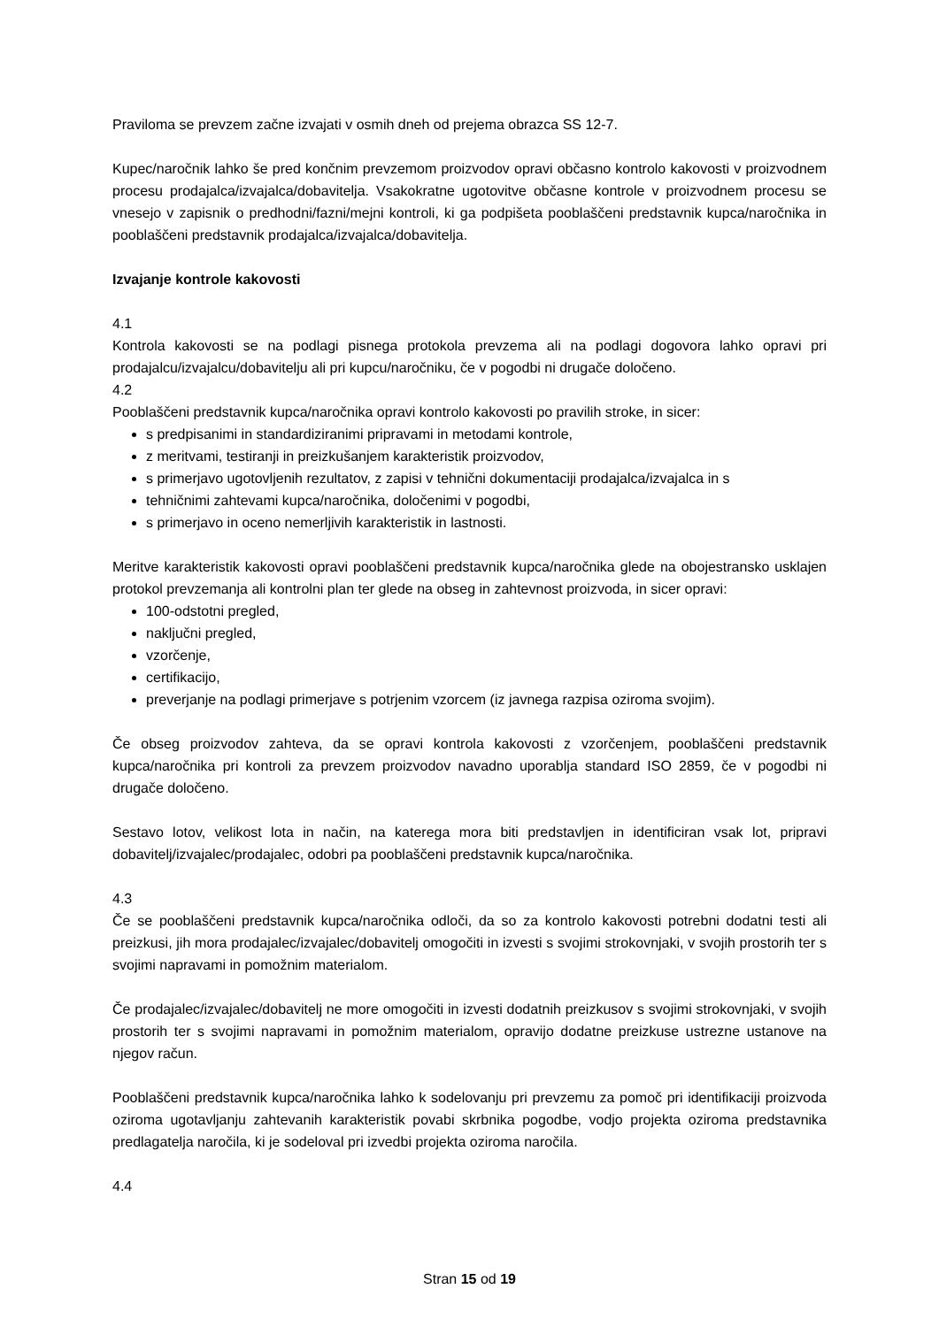Praviloma se prevzem začne izvajati v osmih dneh od prejema obrazca SS 12-7.
Kupec/naročnik lahko še pred končnim prevzemom proizvodov opravi občasno kontrolo kakovosti v proizvodnem procesu prodajalca/izvajalca/dobavitelja. Vsakokratne ugotovitve občasne kontrole v proizvodnem procesu se vnesejo v zapisnik o predhodni/fazni/mejni kontroli, ki ga podpišeta pooblaščeni predstavnik kupca/naročnika in pooblaščeni predstavnik prodajalca/izvajalca/dobavitelja.
Izvajanje kontrole kakovosti
4.1
Kontrola kakovosti se na podlagi pisnega protokola prevzema ali na podlagi dogovora lahko opravi pri prodajalcu/izvajalcu/dobavitelju ali pri kupcu/naročniku, če v pogodbi ni drugače določeno.
4.2
Pooblaščeni predstavnik kupca/naročnika opravi kontrolo kakovosti po pravilih stroke, in sicer:
s predpisanimi in standardiziranimi pripravami in metodami kontrole,
z meritvami, testiranji in preizkušanjem karakteristik proizvodov,
s primerjavo ugotovljenih rezultatov, z zapisi v tehnični dokumentaciji prodajalca/izvajalca in s
tehničnimi zahtevami kupca/naročnika, določenimi v pogodbi,
s primerjavo in oceno nemerljivih karakteristik in lastnosti.
Meritve karakteristik kakovosti opravi pooblaščeni predstavnik kupca/naročnika glede na obojestransko usklajen protokol prevzemanja ali kontrolni plan ter glede na obseg in zahtevnost proizvoda, in sicer opravi:
100-odstotni pregled,
naključni pregled,
vzorčenje,
certifikacijo,
preverjanje na podlagi primerjave s potrjenim vzorcem (iz javnega razpisa oziroma svojim).
Če obseg proizvodov zahteva, da se opravi kontrola kakovosti z vzorčenjem, pooblaščeni predstavnik kupca/naročnika pri kontroli za prevzem proizvodov navadno uporablja standard ISO 2859, če v pogodbi ni drugače določeno.
Sestavo lotov, velikost lota in način, na katerega mora biti predstavljen in identificiran vsak lot, pripravi dobavitelj/izvajalec/prodajalec, odobri pa pooblaščeni predstavnik kupca/naročnika.
4.3
Če se pooblaščeni predstavnik kupca/naročnika odloči, da so za kontrolo kakovosti potrebni dodatni testi ali preizkusi, jih mora prodajalec/izvajalec/dobavitelj omogočiti in izvesti s svojimi strokovnjaki, v svojih prostorih ter s svojimi napravami in pomožnim materialom.
Če prodajalec/izvajalec/dobavitelj ne more omogočiti in izvesti dodatnih preizkusov s svojimi strokovnjaki, v svojih prostorih ter s svojimi napravami in pomožnim materialom, opravijo dodatne preizkuse ustrezne ustanove na njegov račun.
Pooblaščeni predstavnik kupca/naročnika lahko k sodelovanju pri prevzemu za pomoč pri identifikaciji proizvoda oziroma ugotavljanju zahtevanih karakteristik povabi skrbnika pogodbe, vodjo projekta oziroma predstavnika predlagatelja naročila, ki je sodeloval pri izvedbi projekta oziroma naročila.
4.4
Stran 15 od 19